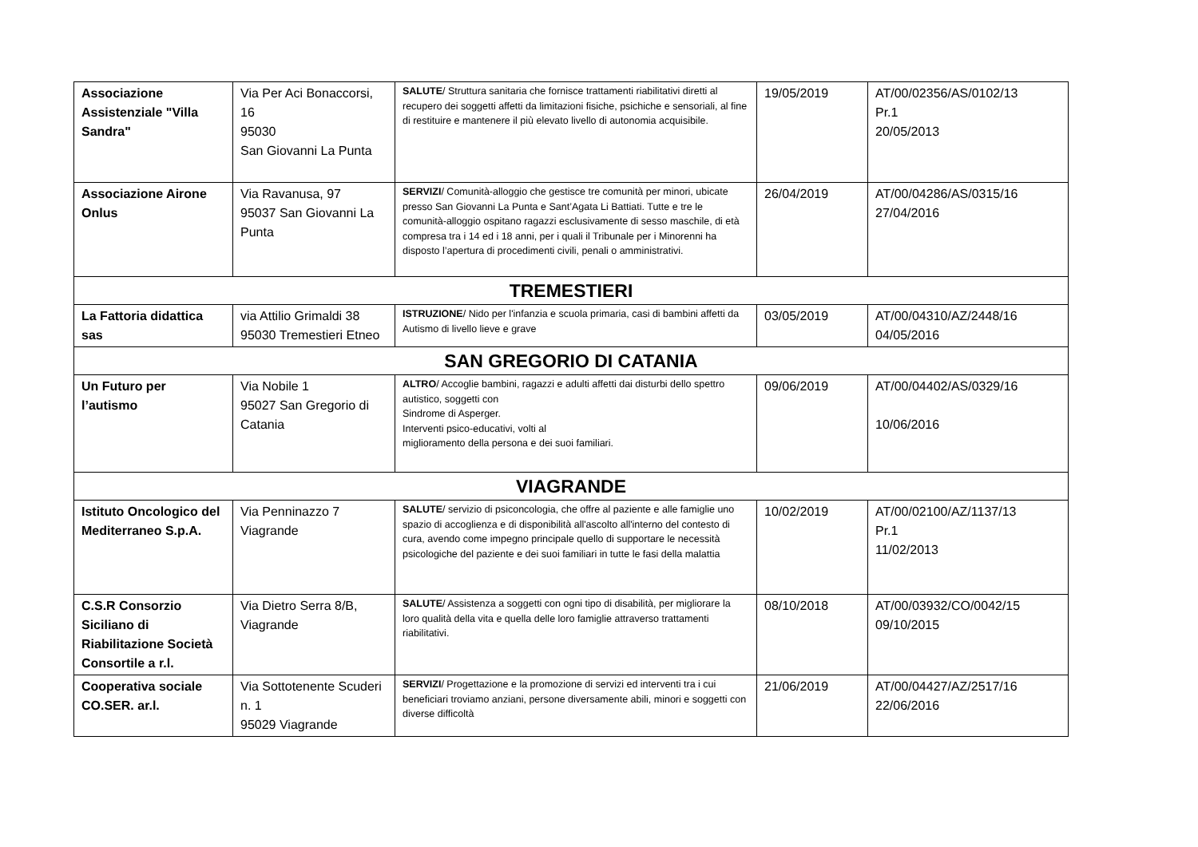| Associazione Assistenziale "Villa Sandra" | Via Per Aci Bonaccorsi, 16 95030 San Giovanni La Punta | SALUTE / Struttura sanitaria che fornisce trattamenti riabilitativi diretti al recupero dei soggetti affetti da limitazioni fisiche, psichiche e sensoriali, al fine di restituire e mantenere il più elevato livello di autonomia acquisibile. | 19/05/2019 | AT/00/02356/AS/0102/13 Pr.1 20/05/2013 |
| Associazione Airone Onlus | Via Ravanusa, 97 95037 San Giovanni La Punta | SERVIZI / Comunità-alloggio che gestisce tre comunità per minori, ubicate presso San Giovanni La Punta e Sant’Agata Li Battiati. Tutte e tre le comunità-alloggio ospitano ragazzi esclusivamente di sesso maschile, di età compresa tra i 14 ed i 18 anni, per i quali il Tribunale per i Minorenni ha disposto l’apertura di procedimenti civili, penali o amministrativi. | 26/04/2019 | AT/00/04286/AS/0315/16 27/04/2016 |
| TREMESTIERI | | | | |
| La Fattoria didattica sas | via Attilio Grimaldi 38 95030 Tremestieri Etneo | ISTRUZIONE / Nido per l'infanzia e scuola primaria, casi di bambini affetti da Autismo di livello lieve e grave | 03/05/2019 | AT/00/04310/AZ/2448/16 04/05/2016 |
| SAN GREGORIO DI CATANIA | | | | |
| Un Futuro per l’autismo | Via Nobile 1 95027 San Gregorio di Catania | ALTRO / Accoglie bambini, ragazzi e adulti affetti dai disturbi dello spettro autistico, soggetti con Sindrome di Asperger. Interventi psico-educativi, volti al miglioramento della persona e dei suoi familiari. | 09/06/2019 | AT/00/04402/AS/0329/16 10/06/2016 |
| VIAGRANDE | | | | |
| Istituto Oncologico del Mediterraneo S.p.A. | Via Penninazzo 7 Viagrande | SALUTE / servizio di psiconcologia, che offre al paziente e alle famiglie uno spazio di accoglienza e di disponibilità all'ascolto all'interno del contesto di cura, avendo come impegno principale quello di supportare le necessità psicologiche del paziente e dei suoi familiari in tutte le fasi della malattia | 10/02/2019 | AT/00/02100/AZ/1137/13 Pr.1 11/02/2013 |
| C.S.R Consorzio Siciliano di Riabilitazione Società Consortile a r.l. | Via Dietro Serra 8/B, Viagrande | SALUTE / Assistenza a soggetti con ogni tipo di disabilità, per migliorare la loro qualità della vita e quella delle loro famiglie attraverso trattamenti riabilitativi. | 08/10/2018 | AT/00/03932/CO/0042/15 09/10/2015 |
| Cooperativa sociale CO.SER. ar.l. | Via Sottotenente Scuderi n. 1 95029 Viagrande | SERVIZI / Progettazione e la promozione di servizi ed interventi tra i cui beneficiari troviamo anziani, persone diversamente abili, minori e soggetti con diverse difficoltà | 21/06/2019 | AT/00/04427/AZ/2517/16 22/06/2016 |